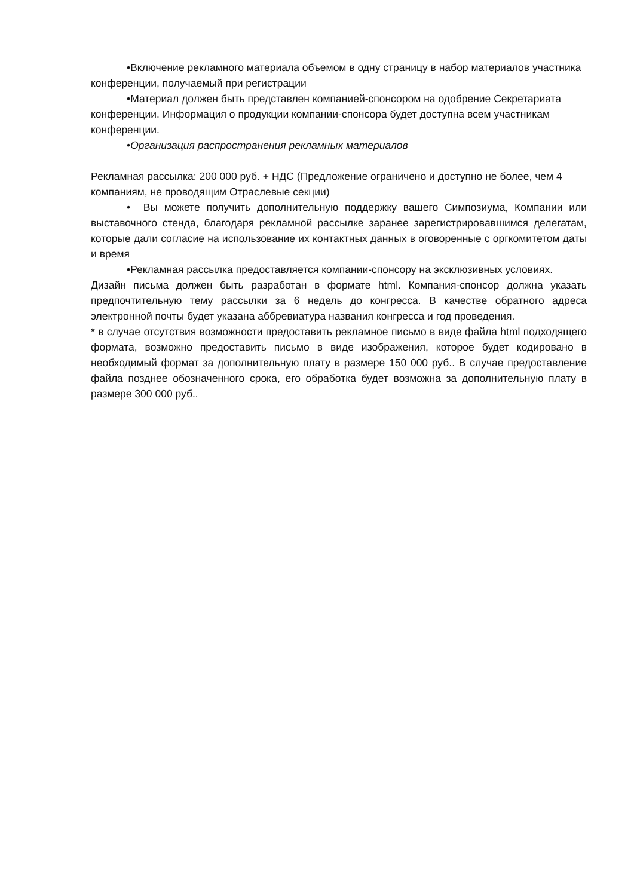•Включение рекламного материала объемом в одну страницу в набор материалов участника конференции, получаемый при регистрации
•Материал должен быть представлен компанией-спонсором на одобрение Секретариата конференции. Информация о продукции компании-спонсора будет доступна всем участникам конференции.
•Организация распространения рекламных материалов
Рекламная рассылка: 200 000 руб. + НДС (Предложение ограничено и доступно не более, чем 4 компаниям, не проводящим Отраслевые секции)
• Вы можете получить дополнительную поддержку вашего Симпозиума, Компании или выставочного стенда, благодаря рекламной рассылке заранее зарегистрировавшимся делегатам, которые дали согласие на использование их контактных данных в оговоренные с оргкомитетом даты и время
•Рекламная рассылка предоставляется компании-спонсору на эксклюзивных условиях.
Дизайн письма должен быть разработан в формате html. Компания-спонсор должна указать предпочтительную тему рассылки за 6 недель до конгресса. В качестве обратного адреса электронной почты будет указана аббревиатура названия конгресса и год проведения.
* в случае отсутствия возможности предоставить рекламное письмо в виде файла html подходящего формата, возможно предоставить письмо в виде изображения, которое будет кодировано в необходимый формат за дополнительную плату в размере 150 000 руб.. В случае предоставление файла позднее обозначенного срока, его обработка будет возможна за дополнительную плату в размере 300 000 руб..